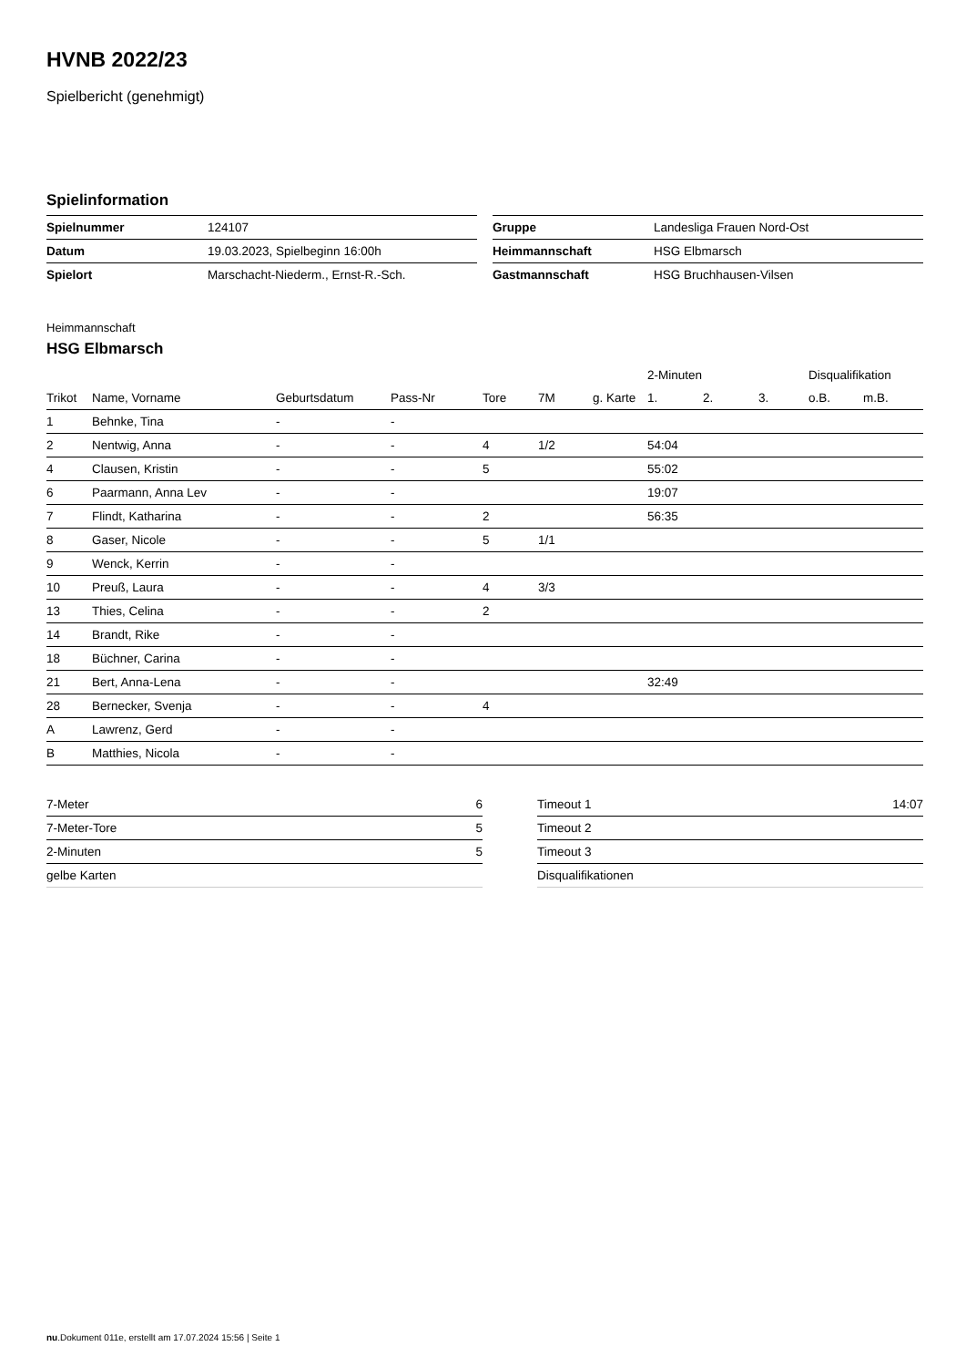HVNB 2022/23
Spielbericht (genehmigt)
Spielinformation
| Spielnummer | 124107 |
| Datum | 19.03.2023, Spielbeginn 16:00h |
| Spielort | Marschacht-Niederm., Ernst-R.-Sch. |
| Gruppe | Landesliga Frauen Nord-Ost |
| Heimmannschaft | HSG Elbmarsch |
| Gastmannschaft | HSG Bruchhausen-Vilsen |
Heimmannschaft
HSG Elbmarsch
| | | | | | | | 2-Minuten | | | Disqualifikation | |
| --- | --- | --- | --- | --- | --- | --- | --- | --- | --- | --- | --- |
| Trikot | Name, Vorname | Geburtsdatum | Pass-Nr | Tore | 7M | g. Karte | 1. | 2. | 3. | o.B. | m.B. |
| 1 | Behnke, Tina | - | - | | | | | | | | |
| 2 | Nentwig, Anna | - | - | 4 | 1/2 | | 54:04 | | | | |
| 4 | Clausen, Kristin | - | - | 5 | | | 55:02 | | | | |
| 6 | Paarmann, Anna Lev | - | - | | | | 19:07 | | | | |
| 7 | Flindt, Katharina | - | - | 2 | | | 56:35 | | | | |
| 8 | Gaser, Nicole | - | - | 5 | 1/1 | | | | | | |
| 9 | Wenck, Kerrin | - | - | | | | | | | | |
| 10 | Preuß, Laura | - | - | 4 | 3/3 | | | | | | |
| 13 | Thies, Celina | - | - | 2 | | | | | | | |
| 14 | Brandt, Rike | - | - | | | | | | | | |
| 18 | Büchner, Carina | - | - | | | | | | | | |
| 21 | Bert, Anna-Lena | - | - | | | | 32:49 | | | | |
| 28 | Bernecker, Svenja | - | - | 4 | | | | | | | |
| A | Lawrenz, Gerd | - | - | | | | | | | | |
| B | Matthies, Nicola | - | - | | | | | | | | |
| 7-Meter | 6 |
| 7-Meter-Tore | 5 |
| 2-Minuten | 5 |
| gelbe Karten | |
| Timeout 1 | 14:07 |
| Timeout 2 | |
| Timeout 3 | |
| Disqualifikationen | |
nu.Dokument 011e, erstellt am 17.07.2024 15:56 | Seite 1